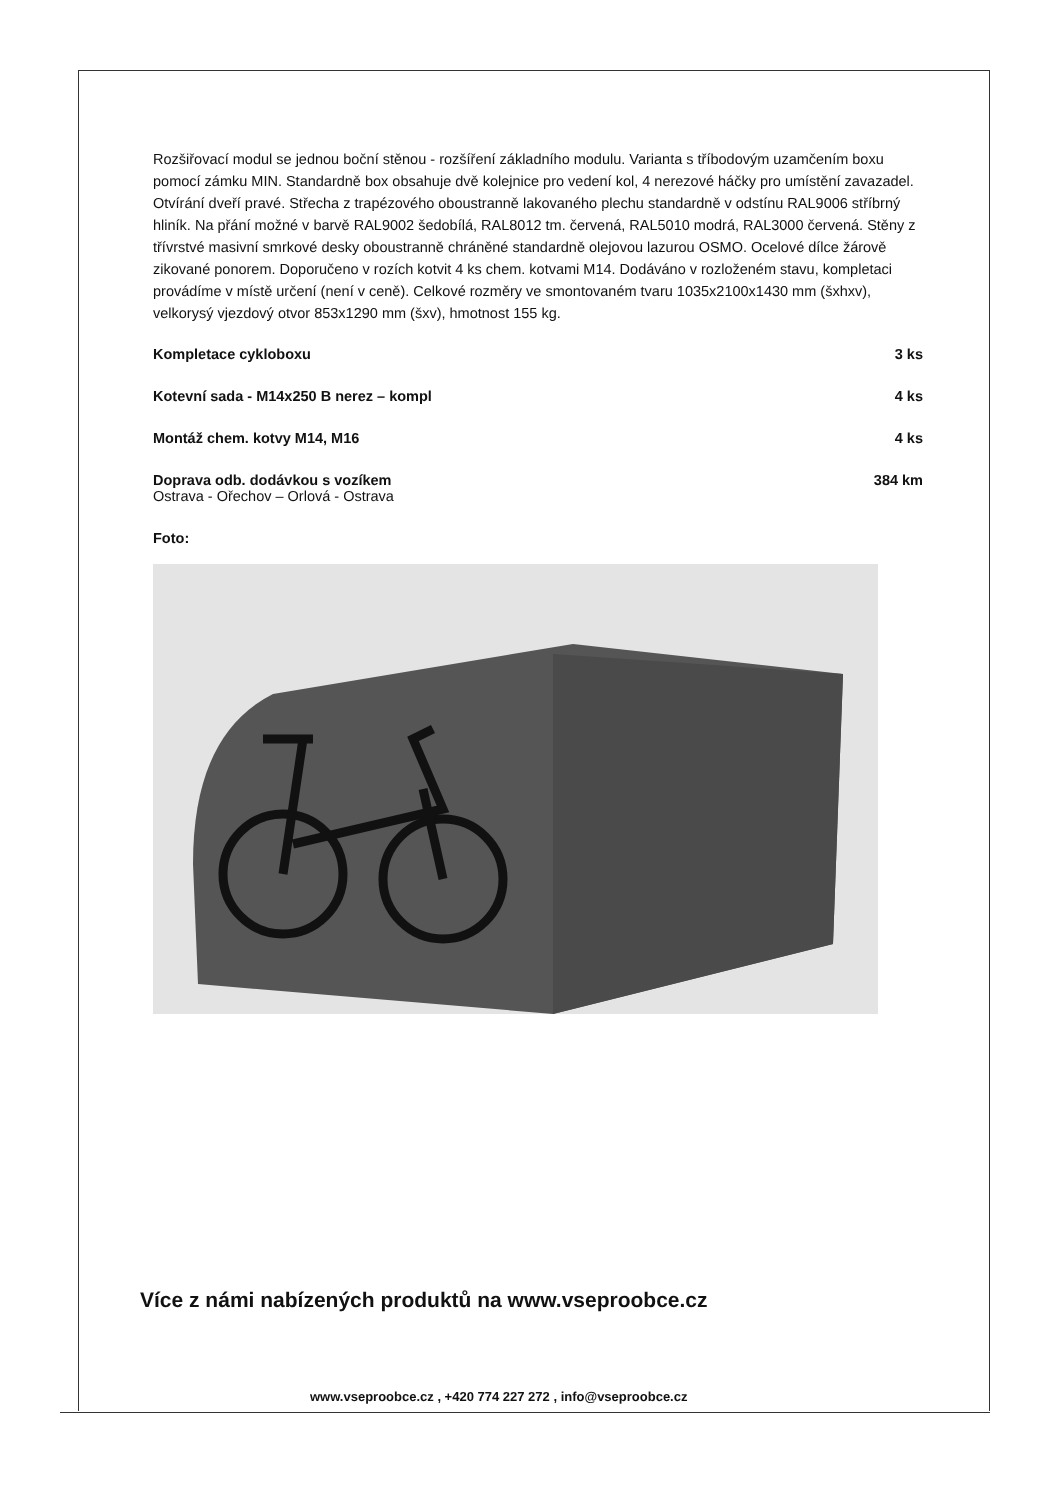Rozšiřovací modul se jednou boční stěnou - rozšíření základního modulu. Varianta s tříbodovým uzamčením boxu pomocí zámku MIN. Standardně box obsahuje dvě kolejnice pro vedení kol, 4 nerezové háčky pro umístění zavazadel. Otvírání dveří pravé. Střecha z trapézového oboustranně lakovaného plechu standardně v odstínu RAL9006 stříbrný hliník. Na přání možné v barvě RAL9002 šedobílá, RAL8012 tm. červená, RAL5010 modrá, RAL3000 červená. Stěny z třívrstvé masivní smrkové desky oboustranně chráněné standardně olejovou lazurou OSMO. Ocelové dílce žárově zikované ponorem. Doporučeno v rozích kotvit 4 ks chem. kotvami M14. Dodáváno v rozloženém stavu, kompletaci provádíme v místě určení (není v ceně). Celkové rozměry ve smontovaném tvaru 1035x2100x1430 mm (šxhxv), velkorysý vjezdový otvor 853x1290 mm (šxv), hmotnost 155 kg.
| Kompletace cykloboxu | 3 ks |
| Kotevní sada - M14x250 B nerez – kompl | 4 ks |
| Montáž chem. kotvy M14, M16 | 4 ks |
| Doprava odb. dodávkou s vozíkem Ostrava - Ořechov – Orlová - Ostrava | 384 km |
Foto:
Více z námi nabízených produktů na www.vseproobce.cz
www.vseproobce.cz , +420 774 227 272 , info@vseproobce.cz